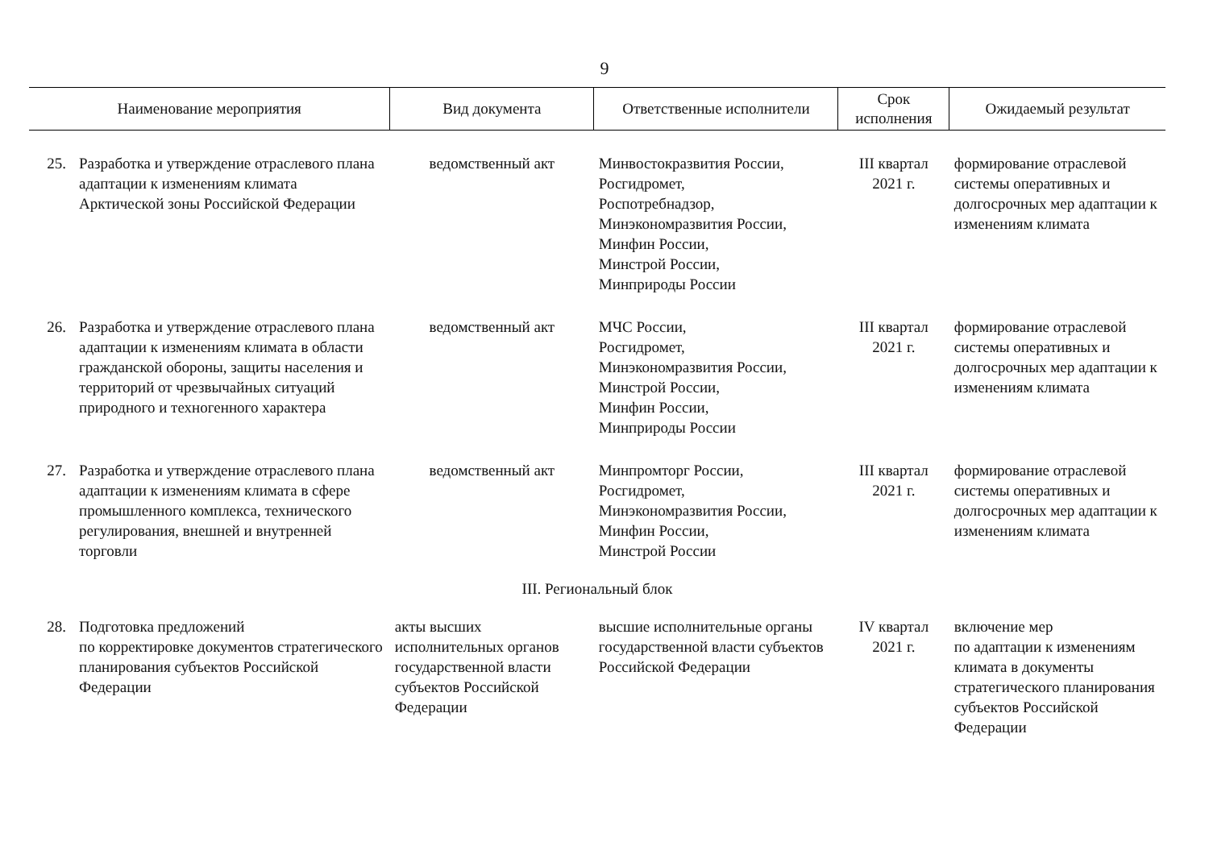9
| Наименование мероприятия | | Вид документа | Ответственные исполнители | Срок исполнения | Ожидаемый результат |
| --- | --- | --- | --- | --- | --- |
| 25. | Разработка и утверждение отраслевого плана адаптации к изменениям климата Арктической зоны Российской Федерации | ведомственный акт | Минвостокразвития России, Росгидромет, Роспотребнадзор, Минэкономразвития России, Минфин России, Минстрой России, Минприроды России | III квартал 2021 г. | формирование отраслевой системы оперативных и долгосрочных мер адаптации к изменениям климата |
| 26. | Разработка и утверждение отраслевого плана адаптации к изменениям климата в области гражданской обороны, защиты населения и территорий от чрезвычайных ситуаций природного и техногенного характера | ведомственный акт | МЧС России, Росгидромет, Минэкономразвития России, Минстрой России, Минфин России, Минприроды России | III квартал 2021 г. | формирование отраслевой системы оперативных и долгосрочных мер адаптации к изменениям климата |
| 27. | Разработка и утверждение отраслевого плана адаптации к изменениям климата в сфере промышленного комплекса, технического регулирования, внешней и внутренней торговли | ведомственный акт | Минпромторг России, Росгидромет, Минэкономразвития России, Минфин России, Минстрой России | III квартал 2021 г. | формирование отраслевой системы оперативных и долгосрочных мер адаптации к изменениям климата |
| III. Региональный блок | | | | | |
| 28. | Подготовка предложений по корректировке документов стратегического планирования субъектов Российской Федерации | акты высших исполнительных органов государственной власти субъектов Российской Федерации | высшие исполнительные органы государственной власти субъектов Российской Федерации | IV квартал 2021 г. | включение мер по адаптации к изменениям климата в документы стратегического планирования субъектов Российской Федерации |